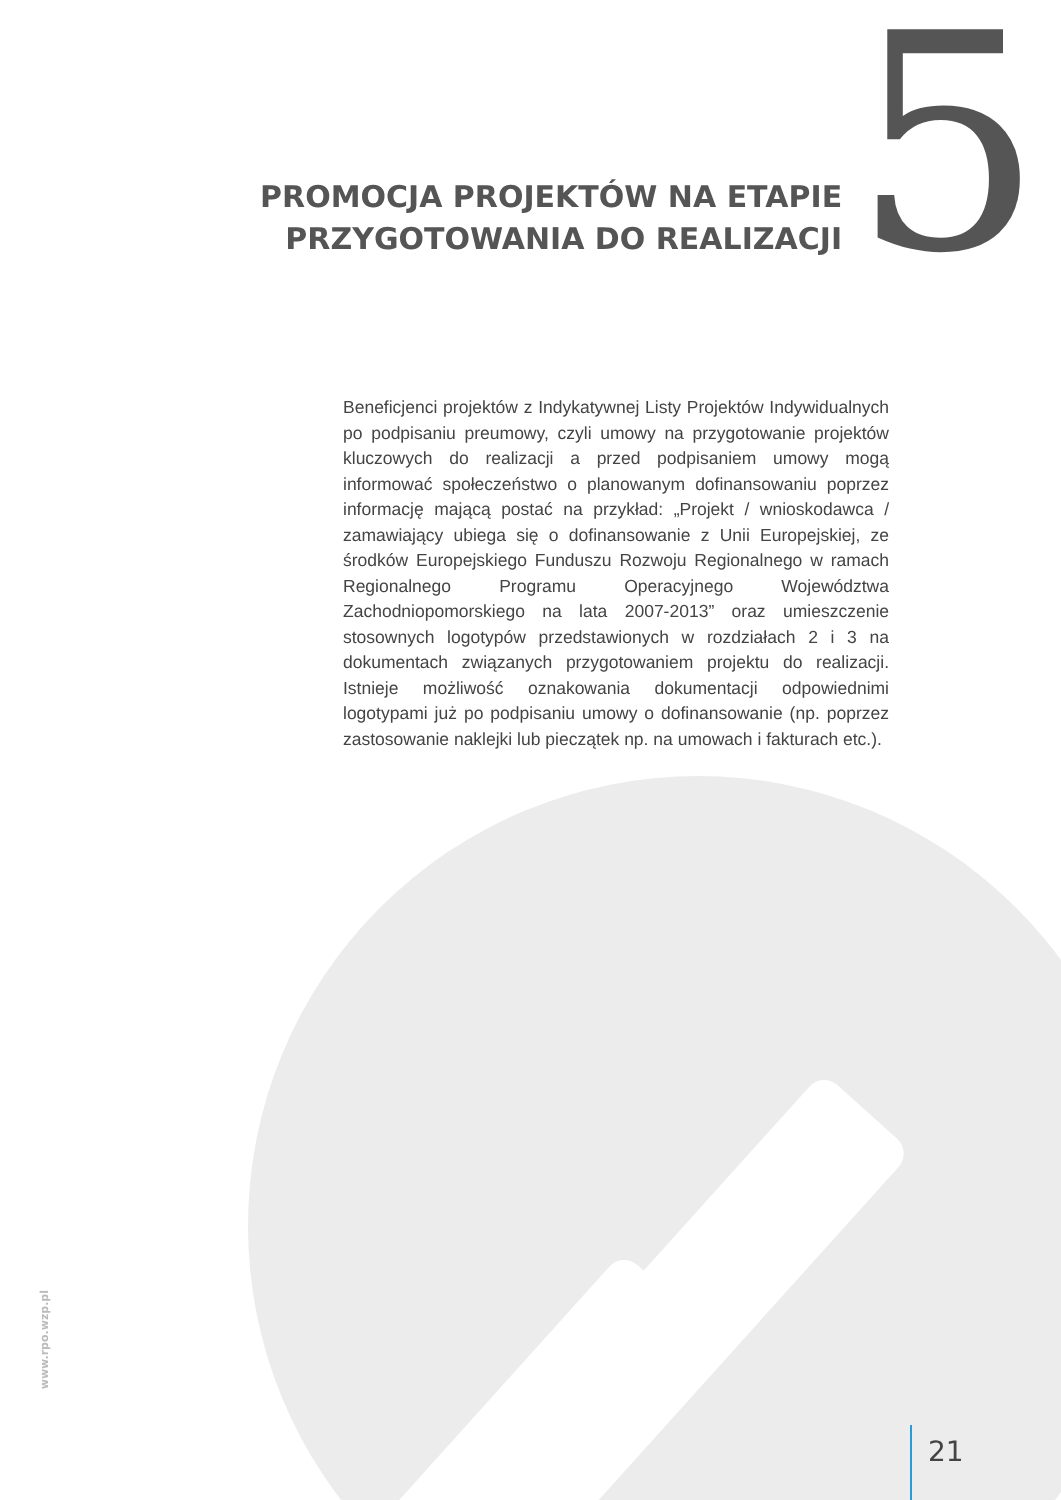PROMOCJA PROJEKTÓW NA ETAPIE
PRZYGOTOWANIA DO REALIZACJI
5
Beneficjenci projektów z Indykatywnej Listy Projektów Indywidualnych po podpisaniu preumowy, czyli umowy na przygotowanie projektów kluczowych do realizacji a przed podpisaniem umowy mogą informować społeczeństwo o planowanym dofinansowaniu poprzez informację mającą postać na przykład: „Projekt / wnioskodawca / zamawiający ubiega się o dofinansowanie z Unii Europejskiej, ze środków Europejskiego Funduszu Rozwoju Regionalnego w ramach Regionalnego Programu Operacyjnego Województwa Zachodniopomorskiego na lata 2007-2013” oraz umieszczenie stosownych logotypów przedstawionych w rozdziałach 2 i 3 na dokumentach związanych przygotowaniem projektu do realizacji. Istnieje możliwość oznakowania dokumentacji odpowiednimi logotypami już po podpisaniu umowy o dofinansowanie (np. poprzez zastosowanie naklejki lub pieczątek np. na umowach i fakturach etc.).
www.rpo.wzp.pl
21